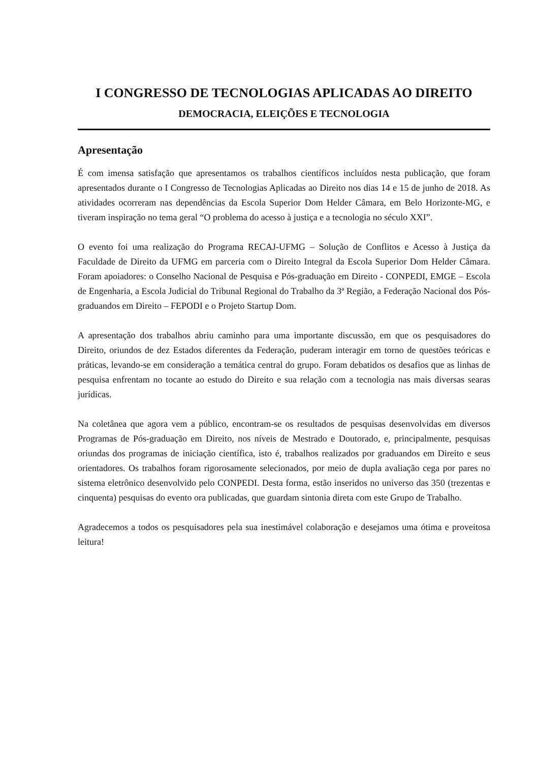I CONGRESSO DE TECNOLOGIAS APLICADAS AO DIREITO
DEMOCRACIA, ELEIÇÕES E TECNOLOGIA
Apresentação
É com imensa satisfação que apresentamos os trabalhos científicos incluídos nesta publicação, que foram apresentados durante o I Congresso de Tecnologias Aplicadas ao Direito nos dias 14 e 15 de junho de 2018. As atividades ocorreram nas dependências da Escola Superior Dom Helder Câmara, em Belo Horizonte-MG, e tiveram inspiração no tema geral “O problema do acesso à justiça e a tecnologia no século XXI”.
O evento foi uma realização do Programa RECAJ-UFMG – Solução de Conflitos e Acesso à Justiça da Faculdade de Direito da UFMG em parceria com o Direito Integral da Escola Superior Dom Helder Câmara. Foram apoiadores: o Conselho Nacional de Pesquisa e Pós-graduação em Direito - CONPEDI, EMGE – Escola de Engenharia, a Escola Judicial do Tribunal Regional do Trabalho da 3ª Região, a Federação Nacional dos Pós-graduandos em Direito – FEPODI e o Projeto Startup Dom.
A apresentação dos trabalhos abriu caminho para uma importante discussão, em que os pesquisadores do Direito, oriundos de dez Estados diferentes da Federação, puderam interagir em torno de questões teóricas e práticas, levando-se em consideração a temática central do grupo. Foram debatidos os desafios que as linhas de pesquisa enfrentam no tocante ao estudo do Direito e sua relação com a tecnologia nas mais diversas searas jurídicas.
Na coletânea que agora vem a público, encontram-se os resultados de pesquisas desenvolvidas em diversos Programas de Pós-graduação em Direito, nos níveis de Mestrado e Doutorado, e, principalmente, pesquisas oriundas dos programas de iniciação científica, isto é, trabalhos realizados por graduandos em Direito e seus orientadores. Os trabalhos foram rigorosamente selecionados, por meio de dupla avaliação cega por pares no sistema eletrônico desenvolvido pelo CONPEDI. Desta forma, estão inseridos no universo das 350 (trezentas e cinquenta) pesquisas do evento ora publicadas, que guardam sintonia direta com este Grupo de Trabalho.
Agradecemos a todos os pesquisadores pela sua inestimável colaboração e desejamos uma ótima e proveitosa leitura!